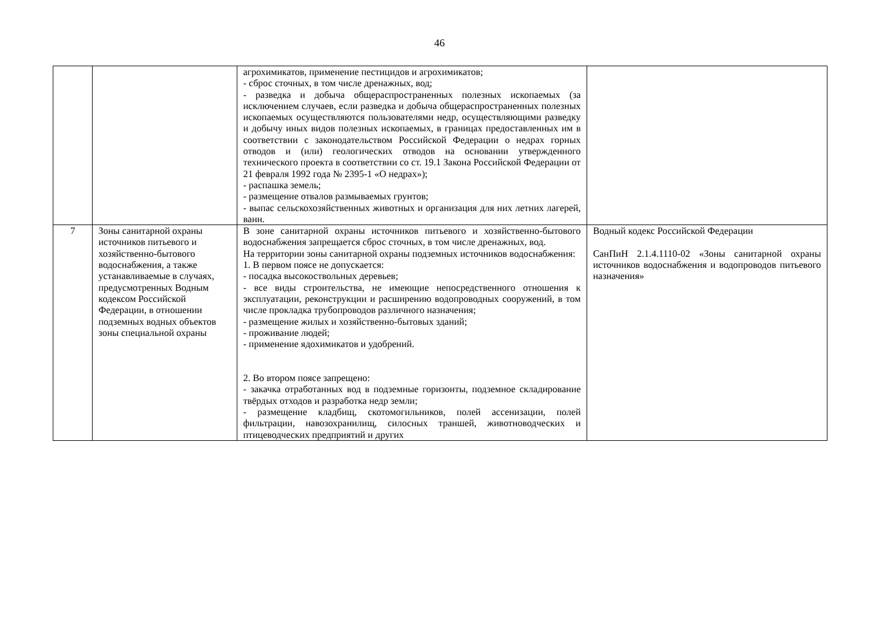46
| | | агрохимикатов, применение пестицидов и агрохимикатов; - сброс сточных, в том числе дренажных, вод; - разведка и добыча общераспространенных полезных ископаемых (за исключением случаев, если разведка и добыча общераспространенных полезных ископаемых осуществляются пользователями недр, осуществляющими разведку и добычу иных видов полезных ископаемых, в границах предоставленных им в соответствии с законодательством Российской Федерации о недрах горных отводов и (или) геологических отводов на основании утвержденного технического проекта в соответствии со ст. 19.1 Закона Российской Федерации от 21 февраля 1992 года № 2395-1 «О недрах»); - распашка земель; - размещение отвалов размываемых грунтов; - выпас сельскохозяйственных животных и организация для них летних лагерей, ванн. | |
| 7 | Зоны санитарной охраны источников питьевого и хозяйственно-бытового водоснабжения, а также устанавливаемые в случаях, предусмотренных Водным кодексом Российской Федерации, в отношении подземных водных объектов зоны специальной охраны | В зоне санитарной охраны источников питьевого и хозяйственно-бытового водоснабжения запрещается сброс сточных, в том числе дренажных, вод. На территории зоны санитарной охраны подземных источников водоснабжения: 1. В первом поясе не допускается: - посадка высокоствольных деревьев; - все виды строительства, не имеющие непосредственного отношения к эксплуатации, реконструкции и расширению водопроводных сооружений, в том числе прокладка трубопроводов различного назначения; - размещение жилых и хозяйственно-бытовых зданий; - проживание людей; - применение ядохимикатов и удобрений. 2. Во втором поясе запрещено: - закачка отработанных вод в подземные горизонты, подземное складирование твёрдых отходов и разработка недр земли; - размещение кладбищ, скотомогильников, полей ассенизации, полей фильтрации, навозохранилищ, силосных траншей, животноводческих и птицеводческих предприятий и других | Водный кодекс Российской Федерации СанПиН 2.1.4.1110-02 «Зоны санитарной охраны источников водоснабжения и водопроводов питьевого назначения» |